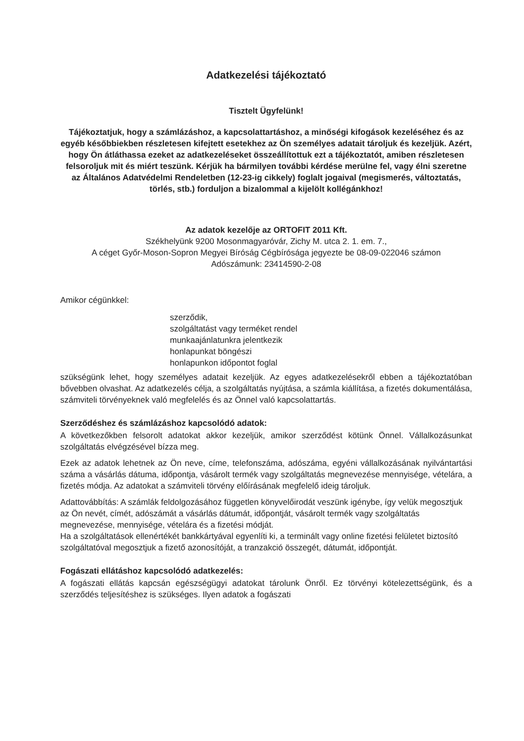Adatkezelési tájékoztató
Tisztelt Ügyfelünk!
Tájékoztatjuk, hogy a számlázáshoz, a kapcsolattartáshoz, a minőségi kifogások kezeléséhez és az egyéb későbbiekben részletesen kifejtett esetekhez az Ön személyes adatait tároljuk és kezeljük. Azért, hogy Ön átláthassa ezeket az adatkezeléseket összeállítottuk ezt a tájékoztatót, amiben részletesen felsoroljuk mit és miért teszünk. Kérjük ha bármilyen további kérdése merülne fel, vagy élni szeretne az Általános Adatvédelmi Rendeletben (12-23-ig cikkely) foglalt jogaival (megismerés, változtatás, törlés, stb.) forduljon a bizalommal a kijelölt kollégánkhoz!
Az adatok kezelője az ORTOFIT 2011 Kft.
Székhelyünk 9200 Mosonmagyaróvár, Zichy M. utca 2. 1. em. 7.,
A céget Győr-Moson-Sopron Megyei Bíróság Cégbírósága jegyezte be 08-09-022046 számon
Adószámunk: 23414590-2-08
Amikor cégünkkel:
szerződik,
szolgáltatást vagy terméket rendel
munkaajánlatunkra jelentkezik
honlapunkat böngészi
honlapunkon időpontot foglal
szükségünk lehet, hogy személyes adatait kezeljük. Az egyes adatkezelésekről ebben a tájékoztatóban bővebben olvashat. Az adatkezelés célja, a szolgáltatás nyújtása, a számla kiállítása, a fizetés dokumentálása, számviteli törvényeknek való megfelelés és az Önnel való kapcsolattartás.
Szerződéshez és számlázáshoz kapcsolódó adatok:
A következőkben felsorolt adatokat akkor kezeljük, amikor szerződést kötünk Önnel. Vállalkozásunkat szolgáltatás elvégzésével bízza meg.
Ezek az adatok lehetnek az Ön neve, címe, telefonszáma, adószáma, egyéni vállalkozásának nyilvántartási száma a vásárlás dátuma, időpontja, vásárolt termék vagy szolgáltatás megnevezése mennyisége, vételára, a fizetés módja. Az adatokat a számviteli törvény előírásának megfelelő ideig tároljuk.
Adattovábbítás: A számlák feldolgozásához független könyvelőirodát veszünk igénybe, így velük megosztjuk az Ön nevét, címét, adószámát a vásárlás dátumát, időpontját, vásárolt termék vagy szolgáltatás megnevezése, mennyisége, vételára és a fizetési módját.
Ha a szolgáltatások ellenértékét bankkártyával egyenlíti ki, a terminált vagy online fizetési felületet biztosító szolgáltatóval megosztjuk a fizető azonosítóját, a tranzakció összegét, dátumát, időpontját.
Fogászati ellátáshoz kapcsolódó adatkezelés:
A fogászati ellátás kapcsán egészségügyi adatokat tárolunk Önről. Ez törvényi kötelezettségünk, és a szerződés teljesítéshez is szükséges. Ilyen adatok a fogászati